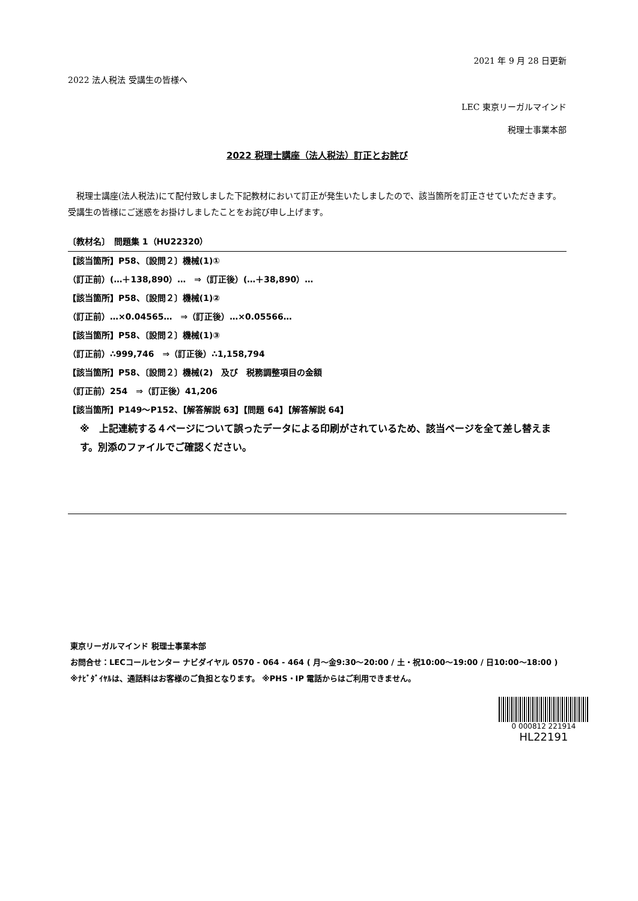2021 年 9 月 28 日更新
2022 法人税法 受講生の皆様へ
LEC 東京リーガルマインド
税理士事業本部
2022 税理士講座（法人税法）訂正とお詫び
　税理士講座(法人税法)にて配付致しました下記教材において訂正が発生いたしましたので、該当箇所を訂正させていただきます。受講生の皆様にご迷惑をお掛けしましたことをお詫び申し上げます。
〔教材名〕　問題集 1（HU22320）
【該当箇所】P58、〔設問２〕機械(1)①
（訂正前）(…＋138,890）…　⇒（訂正後）(…＋38,890）…
【該当箇所】P58、〔設問２〕機械(1)②
（訂正前）…×0.04565…　⇒（訂正後）…×0.05566…
【該当箇所】P58、〔設問２〕機械(1)③
（訂正前）∴999,746　⇒（訂正後）∴1,158,794
【該当箇所】P58、〔設問２〕機械(2)　及び　税務調整項目の金額
（訂正前）254　⇒（訂正後）41,206
【該当箇所】P149～P152、【解答解説 63】【問題 64】【解答解説 64】
※　上記連続する４ページについて誤ったデータによる印刷がされているため、該当ページを全て差し替えます。別添のファイルでご確認ください。
東京リーガルマインド 税理士事業本部
お問合せ：LECコールセンター ナビダイヤル 0570 - 064 - 464 ( 月～金9:30～20:00 / 土・祝10:00～19:00 / 日10:00～18:00 )
※ﾅﾋﾞﾀﾞｲﾔﾙは、通話料はお客様のご負担となります。 ※PHS・IP 電話からはご利用できません。
0 000812 221914
HL22191